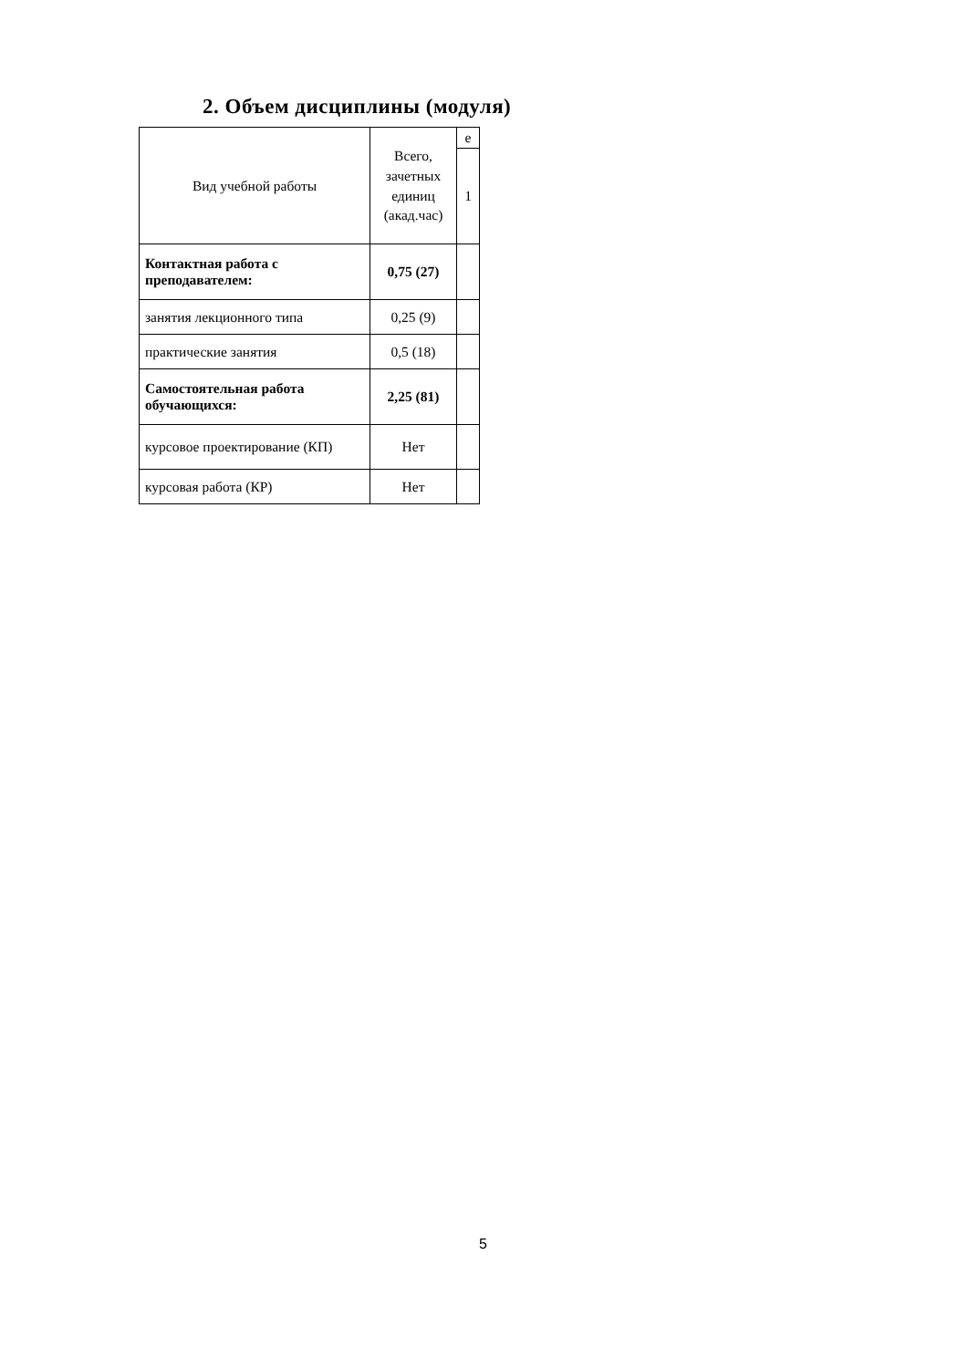2. Объем дисциплины (модуля)
| Вид учебной работы | Всего, зачетных единиц (акад.час) | е |
| --- | --- | --- |
| | | 1 |
| Контактная работа с преподавателем: | 0,75 (27) | |
| занятия лекционного типа | 0,25 (9) | |
| практические занятия | 0,5 (18) | |
| Самостоятельная работа обучающихся: | 2,25 (81) | |
| курсовое проектирование (КП) | Нет | |
| курсовая работа (КР) | Нет | |
5